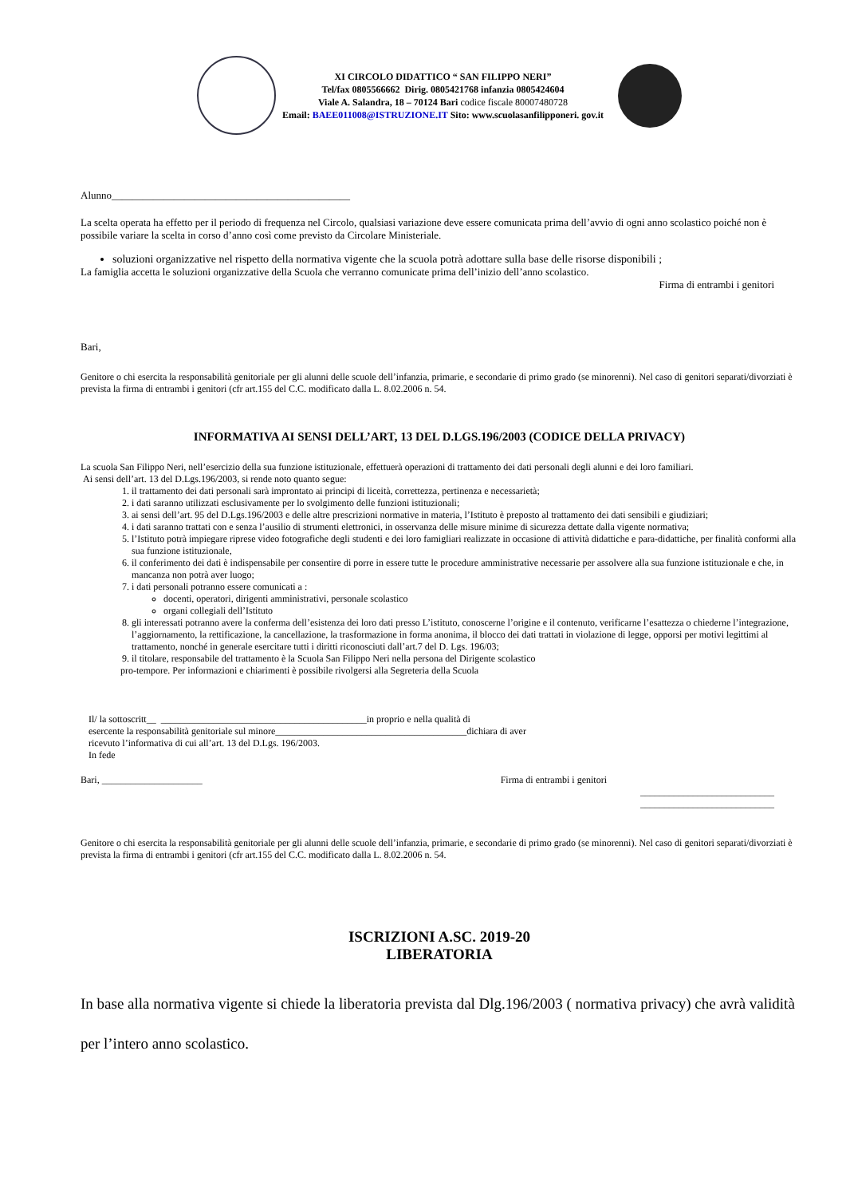XI CIRCOLO DIDATTICO “ SAN FILIPPO NERI”
Tel/fax 0805566662 Dirig. 0805421768 infanzia 0805424604
Viale A. Salandra, 18 – 70124 Bari codice fiscale 80007480728
Email: BAEE011008@ISTRUZIONE.IT Sito: www.scuolasanfilipponeri. gov.it
Alunno______________________________________________
La scelta operata ha effetto per il periodo di frequenza nel Circolo, qualsiasi variazione deve essere comunicata prima dell’avvio di ogni anno scolastico poiché non è possibile variare la scelta in corso d’anno così come previsto da Circolare Ministeriale.
soluzioni organizzative nel rispetto della normativa vigente che la scuola potrà adottare sulla base delle risorse disponibili ;
La famiglia accetta le soluzioni organizzative della Scuola che verranno comunicate prima dell’inizio dell’anno scolastico.
Firma di entrambi i genitori
Bari,
Genitore o chi esercita la responsabilità genitoriale per gli alunni delle scuole dell’infanzia, primarie, e secondarie di primo grado (se minorenni). Nel caso di genitori separati/divorziati è prevista la firma di entrambi i genitori (cfr art.155 del C.C. modificato dalla L. 8.02.2006 n. 54.
INFORMATIVA AI SENSI DELL’ART, 13 DEL D.LGS.196/2003 (CODICE DELLA PRIVACY)
La scuola San Filippo Neri, nell’esercizio della sua funzione istituzionale, effettuerà operazioni di trattamento dei dati personali degli alunni e dei loro familiari.
Ai sensi dell’art. 13 del D.Lgs.196/2003, si rende noto quanto segue:
1. il trattamento dei dati personali sarà improntato ai principi di liceità, correttezza, pertinenza e necessarietà;
2. i dati saranno utilizzati esclusivamente per lo svolgimento delle funzioni istituzionali;
3. ai sensi dell’art. 95 del D.Lgs.196/2003 e delle altre prescrizioni normative in materia, l’Istituto è preposto al trattamento dei dati sensibili e giudiziari;
4. i dati saranno trattati con e senza l’ausilio di strumenti elettronici, in osservanza delle misure minime di sicurezza dettate dalla vigente normativa;
5. l’Istituto potrà impiegare riprese video fotografiche degli studenti e dei loro famigliari realizzate in occasione di attività didattiche e para-didattiche, per finalità conformi alla sua funzione istituzionale,
6. il conferimento dei dati è indispensabile per consentire di porre in essere tutte le procedure amministrative necessarie per assolvere alla sua funzione istituzionale e che, in mancanza non potrà aver luogo;
7. i dati personali potranno essere comunicati a :
docenti, operatori, dirigenti amministrativi, personale scolastico
organi collegiali dell’Istituto
8. gli interessati potranno avere la conferma dell’esistenza dei loro dati presso L’istituto, conoscerne l’origine e il contenuto, verificarne l’esattezza o chiederne l’integrazione, l’aggiornamento, la rettificazione, la cancellazione, la trasformazione in forma anonima, il blocco dei dati trattati in violazione di legge, opporsi per motivi legittimi al trattamento, nonché in generale esercitare tutti i diritti riconosciuti dall’art.7 del D. Lgs. 196/03;
9. il titolare, responsabile del trattamento è la Scuola San Filippo Neri nella persona del Dirigente scolastico
pro-tempore. Per informazioni e chiarimenti è possibile rivolgersi alla Segreteria della Scuola
Il/ la sottoscritt__ ___________________________________________in proprio e nella qualità di
esercente la responsabilità genitoriale sul minore________________________________________dichiara di aver
ricevuto l’informativa di cui all’art. 13 del D.Lgs. 196/2003.
In fede
Bari, _____________________ Firma di entrambi i genitori
____________________________
____________________________
Genitore o chi esercita la responsabilità genitoriale per gli alunni delle scuole dell’infanzia, primarie, e secondarie di primo grado (se minorenni). Nel caso di genitori separati/divorziati è prevista la firma di entrambi i genitori (cfr art.155 del C.C. modificato dalla L. 8.02.2006 n. 54.
ISCRIZIONI A.SC. 2019-20
LIBERATORIA
In base alla normativa vigente si chiede la liberatoria prevista dal Dlg.196/2003 ( normativa privacy) che avrà validità per l’intero anno scolastico.